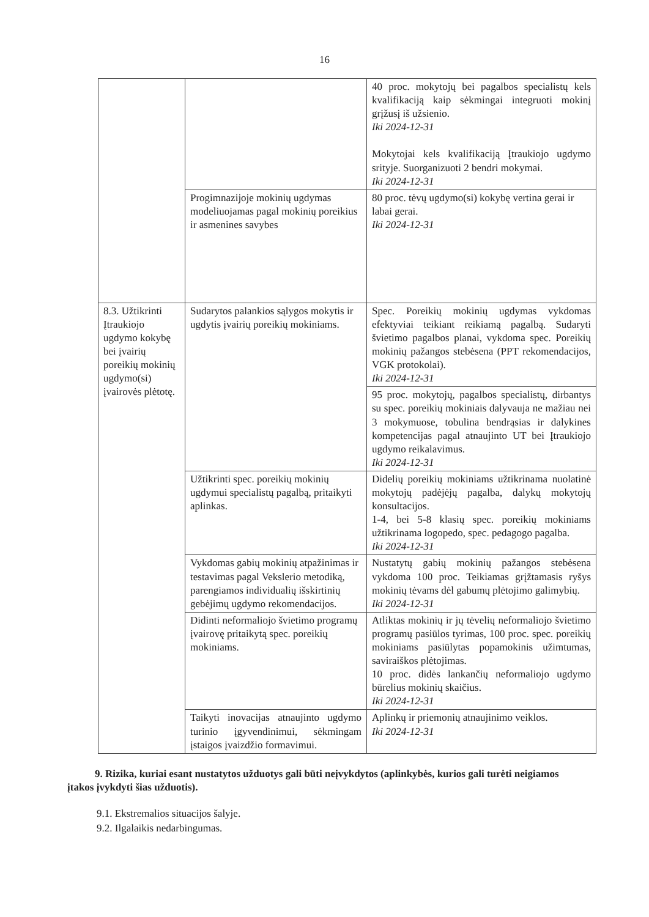16
| | | 40 proc. mokytojų bei pagalbos specialistų kels kvalifikaciją kaip sėkmingai integruoti mokinį grįžusį iš užsienio. Iki 2024-12-31 Mokytojai kels kvalifikaciją Įtraukiojo ugdymo srityje. Suorganizuoti 2 bendri mokymai. Iki 2024-12-31 |
| | Progimnazijoje mokinių ugdymas modeliuojamas pagal mokinių poreikius ir asmenines savybes | 80 proc. tėvų ugdymo(si) kokybę vertina gerai ir labai gerai. Iki 2024-12-31 |
| 8.3. Užtikrinti Įtraukiojo ugdymo kokybę bei įvairių poreikių mokinių ugdymo(si) įvairovės plėtotę. | Sudarytos palankios sąlygos mokytis ir ugdytis įvairių poreikių mokiniams. | Spec. Poreikių mokinių ugdymas vykdomas efektyviai teikiant reikiamą pagalbą. Sudaryti švietimo pagalbos planai, vykdoma spec. Poreikių mokinių pažangos stebėsena (PPT rekomendacijos, VGK protokolai). Iki 2024-12-31 |
| | | 95 proc. mokytojų, pagalbos specialistų, dirbantys su spec. poreikių mokiniais dalyvauja ne mažiau nei 3 mokymuose, tobulina bendrąsias ir dalykines kompetencijas pagal atnaujinto UT bei Įtraukiojo ugdymo reikalavimus. Iki 2024-12-31 |
| | Užtikrinti spec. poreikių mokinių ugdymui specialistų pagalbą, pritaikyti aplinkas. | Didelių poreikių mokiniams užtikrinama nuolatinė mokytojų padėjėjų pagalba, dalykų mokytojų konsultacijos. 1-4, bei 5-8 klasių spec. poreikių mokiniams užtikrinama logopedo, spec. pedagogo pagalba. Iki 2024-12-31 |
| | Vykdomas gabių mokinių atpažinimas ir testavimas pagal Vekslerio metodiką, parengiamos individualių išskirtinių gebėjimų ugdymo rekomendacijos. | Nustatytų gabių mokinių pažangos stebėsena vykdoma 100 proc. Teikiamas grįžtamasis ryšys mokinių tėvams dėl gabumų plėtojimo galimybių. Iki 2024-12-31 |
| | Didinti neformaliojo švietimo programų įvairovę pritaikytą spec. poreikių mokiniams. | Atliktas mokinių ir jų tėvelių neformaliojo švietimo programų pasiūlos tyrimas, 100 proc. spec. poreikių mokiniams pasiūlytas popamokinis užimtumas, saviraiškos plėtojimas. 10 proc. didės lankančių neformaliojo ugdymo būrelius mokinių skaičius. Iki 2024-12-31 |
| | Taikyti inovacijas atnaujinto ugdymo turinio įgyvendinimui, sėkmingam įstaigos įvaizdžio formavimui. | Aplinkų ir priemonių atnaujinimo veiklos. Iki 2024-12-31 |
9. Rizika, kuriai esant nustatytos užduotys gali būti neįvykdytos (aplinkybės, kurios gali turėti neigiamos įtakos įvykdyti šias užduotis).
9.1. Ekstremalios situacijos šalyje.
9.2. Ilgalaikis nedarbingumas.